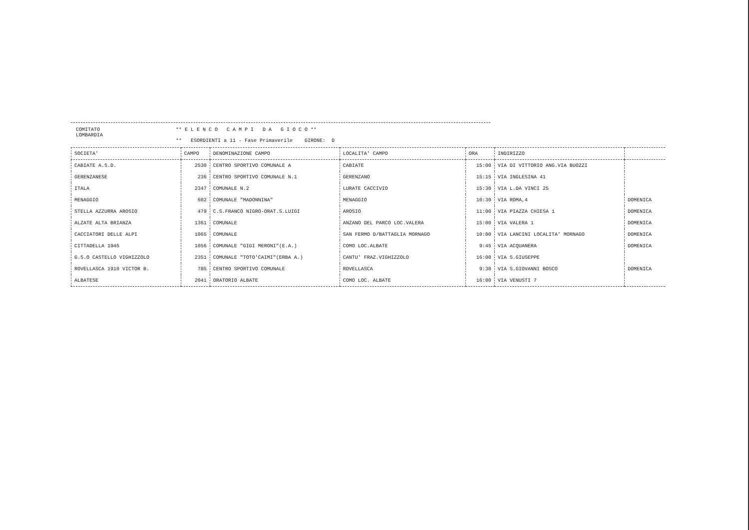COMITATO
LOMBARDIA
** E L E N C O C A M P I D A G I O C O **
** ESORDIENTI a 11 - Fase Primaverile GIRONE: D
| SOCIETA' | CAMPO | DENOMINAZIONE CAMPO | LOCALITA' CAMPO | ORA | INDIRIZZO | |
| --- | --- | --- | --- | --- | --- | --- |
| CABIATE A.S.D. | 2530 | CENTRO SPORTIVO COMUNALE A | CABIATE | 15:00 | VIA DI VITTORIO ANG.VIA BUOZZI | |
| GERENZANESE | 236 | CENTRO SPORTIVO COMUNALE N.1 | GERENZANO | 15:15 | VIA INGLESINA 41 | |
| ITALA | 2347 | COMUNALE N.2 | LURATE CACCIVIO | 15:30 | VIA L.DA VINCI 25 | |
| MENAGGIO | 602 | COMUNALE "MADONNINA" | MENAGGIO | 10:30 | VIA ROMA,4 | DOMENICA |
| STELLA AZZURRA AROSIO | 479 | C.S.FRANCO NIGRO-ORAT.S.LUIGI | AROSIO | 11:00 | VIA PIAZZA CHIESA 1 | DOMENICA |
| ALZATE ALTA BRIANZA | 1361 | COMUNALE | ANZANO DEL PARCO LOC.VALERA | 15:00 | VIA VALERA 1 | DOMENICA |
| CACCIATORI DELLE ALPI | 1065 | COMUNALE | SAN FERMO D/BATTAGLIA MORNAGO | 10:00 | VIA LANCINI LOCALITA' MORNAGO | DOMENICA |
| CITTADELLA 1945 | 1056 | COMUNALE "GIGI MERONI"(E.A.) | COMO LOC.ALBATE | 9:45 | VIA ACQUANERA | DOMENICA |
| G.S.O CASTELLO VIGHIZZOLO | 2351 | COMUNALE "TOTO'CAIMI"(ERBA A.) | CANTU' FRAZ.VIGHIZZOLO | 16:00 | VIA S.GIUSEPPE | |
| ROVELLASCA 1910 VICTOR B. | 785 | CENTRO SPORTIVO COMUNALE | ROVELLASCA | 9:30 | VIA S.GIOVANNI BOSCO | DOMENICA |
| ALBATESE | 2041 | ORATORIO ALBATE | COMO LOC. ALBATE | 16:00 | VIA VENUSTI 7 | |